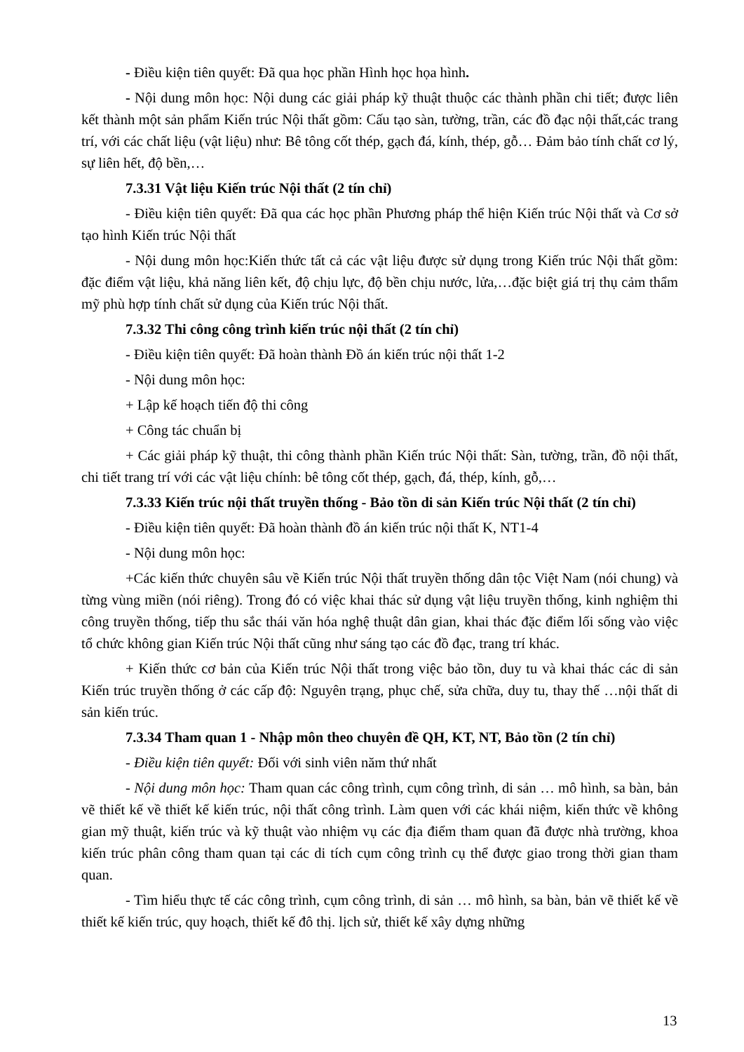- Điều kiện tiên quyết: Đã qua học phần Hình học họa hình.
- Nội dung môn học: Nội dung các giải pháp kỹ thuật thuộc các thành phần chi tiết; được liên kết thành một sản phẩm Kiến trúc Nội thất gồm: Cấu tạo sàn, tường, trần, các đồ đạc nội thất,các trang trí, với các chất liệu (vật liệu) như: Bê tông cốt thép, gạch đá, kính, thép, gỗ… Đảm bảo tính chất cơ lý, sự liên hết, độ bền,…
7.3.31 Vật liệu Kiến trúc Nội thất (2 tín chỉ)
- Điều kiện tiên quyết: Đã qua các học phần Phương pháp thể hiện Kiến trúc Nội thất và Cơ sở tạo hình Kiến trúc Nội thất
- Nội dung môn học:Kiến thức tất cả các vật liệu được sử dụng trong Kiến trúc Nội thất gồm: đặc điểm vật liệu, khả năng liên kết, độ chịu lực, độ bền chịu nước, lửa,…đặc biệt giá trị thụ cảm thẩm mỹ phù hợp tính chất sử dụng của Kiến trúc Nội thất.
7.3.32 Thi công công trình kiến trúc nội thất (2 tín chỉ)
- Điều kiện tiên quyết: Đã hoàn thành Đồ án kiến trúc nội thất 1-2
- Nội dung môn học:
+ Lập kế hoạch tiến độ thi công
+ Công tác chuẩn bị
+ Các giải pháp kỹ thuật, thi công thành phần Kiến trúc Nội thất: Sàn, tường, trần, đồ nội thất, chi tiết trang trí với các vật liệu chính: bê tông cốt thép, gạch, đá, thép, kính, gỗ,…
7.3.33 Kiến trúc nội thất truyền thống - Bảo tồn di sản Kiến trúc Nội thất (2 tín chỉ)
- Điều kiện tiên quyết: Đã hoàn thành đồ án kiến trúc nội thất K, NT1-4
- Nội dung môn học:
+Các kiến thức chuyên sâu về Kiến trúc Nội thất truyền thống dân tộc Việt Nam (nói chung) và từng vùng miền (nói riêng). Trong đó có việc khai thác sử dụng vật liệu truyền thống, kinh nghiệm thi công truyền thống, tiếp thu sắc thái văn hóa nghệ thuật dân gian, khai thác đặc điểm lối sống vào việc tổ chức không gian Kiến trúc Nội thất cũng như sáng tạo các đồ đạc, trang trí khác.
+ Kiến thức cơ bản của Kiến trúc Nội thất trong việc bảo tồn, duy tu và khai thác các di sản Kiến trúc truyền thống ở các cấp độ: Nguyên trạng, phục chế, sửa chữa, duy tu, thay thế …nội thất di sản kiến trúc.
7.3.34 Tham quan 1 - Nhập môn theo chuyên đề QH, KT, NT, Bảo tồn (2 tín chỉ)
- Điều kiện tiên quyết: Đối với sinh viên năm thứ nhất
- Nội dung môn học: Tham quan các công trình, cụm công trình, di sản … mô hình, sa bàn, bản vẽ thiết kế về thiết kế kiến trúc, nội thất công trình. Làm quen với các khái niệm, kiến thức về không gian mỹ thuật, kiến trúc và kỹ thuật vào nhiệm vụ các địa điểm tham quan đã được nhà trường, khoa kiến trúc phân công tham quan tại các di tích cụm công trình cụ thể được giao trong thời gian tham quan.
- Tìm hiểu thực tế các công trình, cụm công trình, di sản … mô hình, sa bàn, bản vẽ thiết kế về thiết kế kiến trúc, quy hoạch, thiết kế đô thị. lịch sử, thiết kế xây dựng những
13